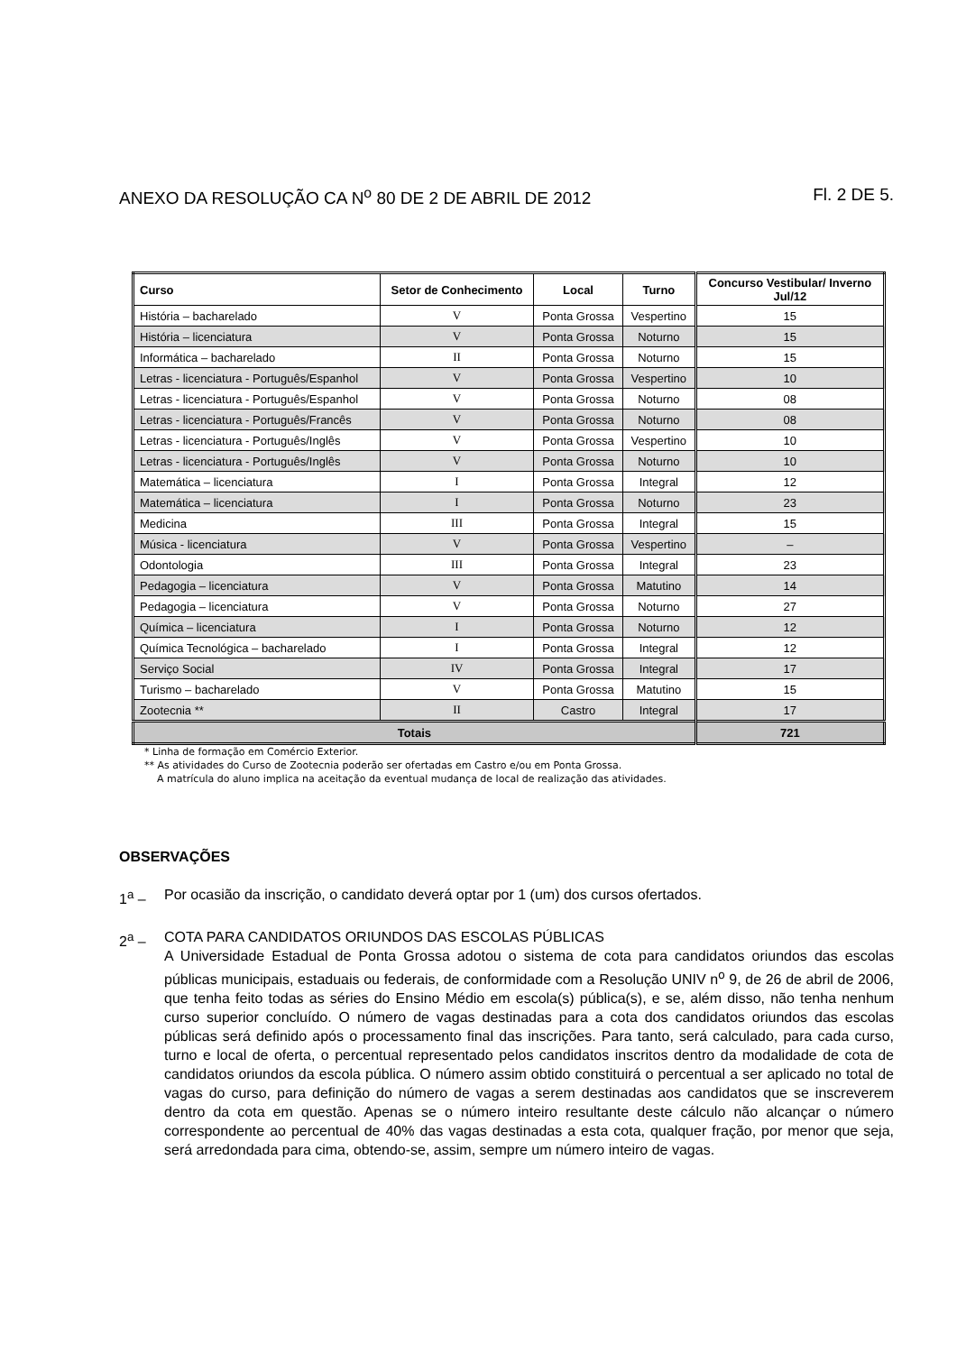ANEXO DA RESOLUÇÃO CA N<sup>o</sup> 80 DE 2 DE ABRIL DE 2012 Fl. 2 DE 5.
| Curso | Setor de Conhecimento | Local | Turno | Concurso Vestibular/ Inverno Jul/12 |
| --- | --- | --- | --- | --- |
| História – bacharelado | V | Ponta Grossa | Vespertino | 15 |
| História – licenciatura | V | Ponta Grossa | Noturno | 15 |
| Informática – bacharelado | II | Ponta Grossa | Noturno | 15 |
| Letras - licenciatura - Português/Espanhol | V | Ponta Grossa | Vespertino | 10 |
| Letras - licenciatura - Português/Espanhol | V | Ponta Grossa | Noturno | 08 |
| Letras - licenciatura - Português/Francês | V | Ponta Grossa | Noturno | 08 |
| Letras - licenciatura - Português/Inglês | V | Ponta Grossa | Vespertino | 10 |
| Letras - licenciatura - Português/Inglês | V | Ponta Grossa | Noturno | 10 |
| Matemática – licenciatura | I | Ponta Grossa | Integral | 12 |
| Matemática – licenciatura | I | Ponta Grossa | Noturno | 23 |
| Medicina | III | Ponta Grossa | Integral | 15 |
| Música - licenciatura | V | Ponta Grossa | Vespertino | – |
| Odontologia | III | Ponta Grossa | Integral | 23 |
| Pedagogia – licenciatura | V | Ponta Grossa | Matutino | 14 |
| Pedagogia – licenciatura | V | Ponta Grossa | Noturno | 27 |
| Química – licenciatura | I | Ponta Grossa | Noturno | 12 |
| Química Tecnológica – bacharelado | I | Ponta Grossa | Integral | 12 |
| Serviço Social | IV | Ponta Grossa | Integral | 17 |
| Turismo – bacharelado | V | Ponta Grossa | Matutino | 15 |
| Zootecnia ** | II | Castro | Integral | 17 |
| Totais | | | | 721 |
* Linha de formação em Comércio Exterior.
** As atividades do Curso de Zootecnia poderão ser ofertadas em Castro e/ou em Ponta Grossa.
A matrícula do aluno implica na aceitação da eventual mudança de local de realização das atividades.
OBSERVAÇÕES
1<sup>a</sup> – Por ocasião da inscrição, o candidato deverá optar por 1 (um) dos cursos ofertados.
2<sup>a</sup> – COTA PARA CANDIDATOS ORIUNDOS DAS ESCOLAS PÚBLICAS
A Universidade Estadual de Ponta Grossa adotou o sistema de cota para candidatos oriundos das escolas públicas municipais, estaduais ou federais, de conformidade com a Resolução UNIV n<sup>o</sup> 9, de 26 de abril de 2006, que tenha feito todas as séries do Ensino Médio em escola(s) pública(s), e se, além disso, não tenha nenhum curso superior concluído. O número de vagas destinadas para a cota dos candidatos oriundos das escolas públicas será definido após o processamento final das inscrições. Para tanto, será calculado, para cada curso, turno e local de oferta, o percentual representado pelos candidatos inscritos dentro da modalidade de cota de candidatos oriundos da escola pública. O número assim obtido constituirá o percentual a ser aplicado no total de vagas do curso, para definição do número de vagas a serem destinadas aos candidatos que se inscreverem dentro da cota em questão. Apenas se o número inteiro resultante deste cálculo não alcançar o número correspondente ao percentual de 40% das vagas destinadas a esta cota, qualquer fração, por menor que seja, será arredondada para cima, obtendo-se, assim, sempre um número inteiro de vagas.